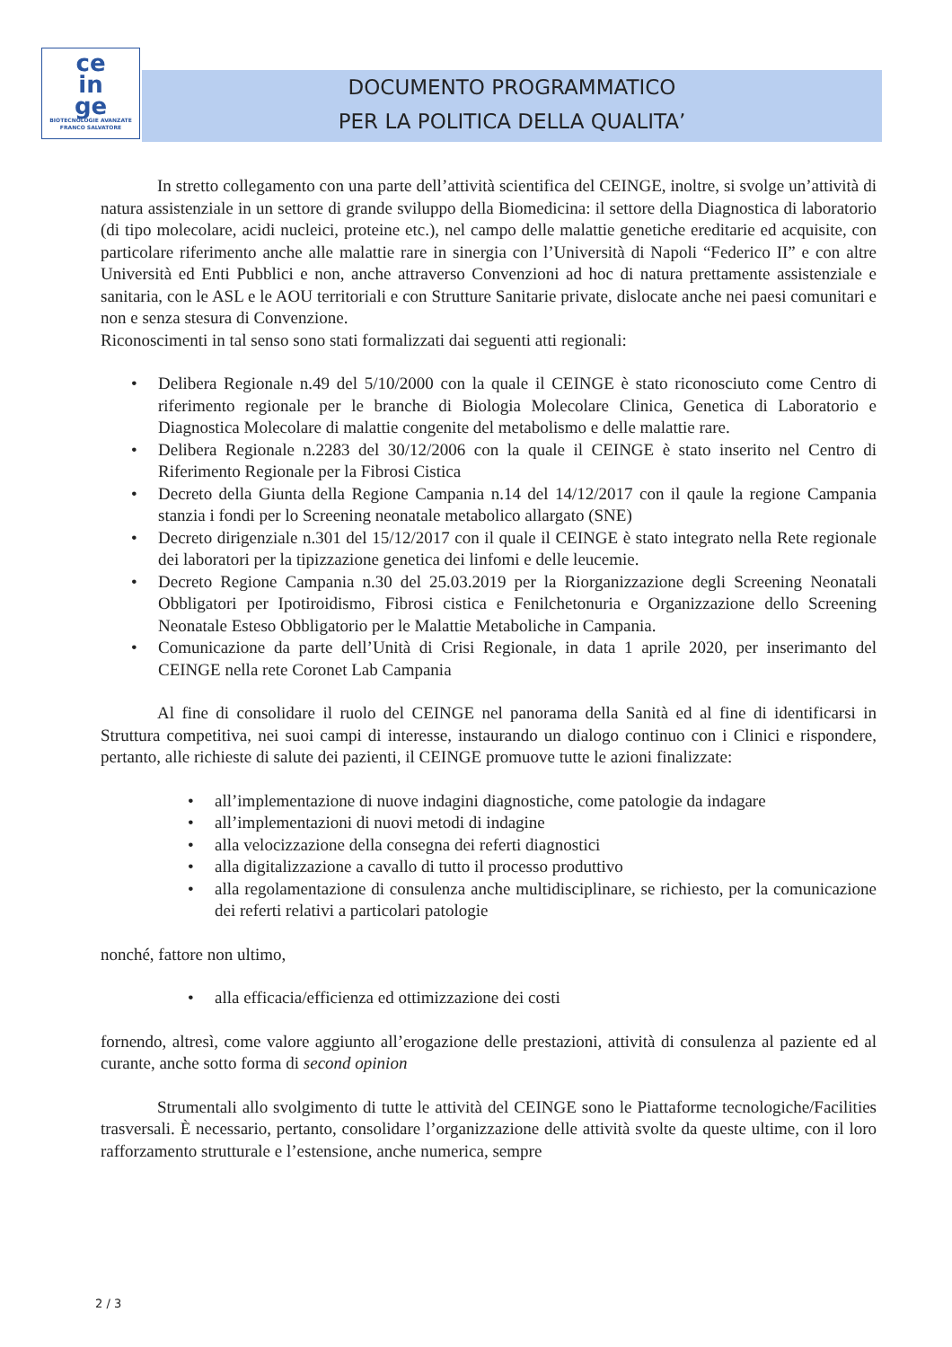ce
in
ge
BIOTECNOLOGIE AVANZATE
FRANCO SALVATORE
DOCUMENTO PROGRAMMATICO
PER LA POLITICA DELLA QUALITA’
In stretto collegamento con una parte dell’attività scientifica del CEINGE, inoltre, si svolge un’attività di natura assistenziale in un settore di grande sviluppo della Biomedicina: il settore della Diagnostica di laboratorio (di tipo molecolare, acidi nucleici, proteine etc.), nel campo delle malattie genetiche ereditarie ed acquisite, con particolare riferimento anche alle malattie rare in sinergia con l’Università di Napoli “Federico II” e con altre Università ed Enti Pubblici e non, anche attraverso Convenzioni ad hoc di natura prettamente assistenziale e sanitaria, con le ASL e le AOU territoriali e con Strutture Sanitarie private, dislocate anche nei paesi comunitari e non e senza stesura di Convenzione.
Riconoscimenti in tal senso sono stati formalizzati dai seguenti atti regionali:
Delibera Regionale n.49 del 5/10/2000 con la quale il CEINGE è stato riconosciuto come Centro di riferimento regionale per le branche di Biologia Molecolare Clinica, Genetica di Laboratorio e Diagnostica Molecolare di malattie congenite del metabolismo e delle malattie rare.
Delibera Regionale n.2283 del 30/12/2006 con la quale il CEINGE è stato inserito nel Centro di Riferimento Regionale per la Fibrosi Cistica
Decreto della Giunta della Regione Campania n.14 del 14/12/2017 con il qaule la regione Campania stanzia i fondi per lo Screening neonatale metabolico allargato (SNE)
Decreto dirigenziale n.301 del 15/12/2017 con il quale il CEINGE è stato integrato nella Rete regionale dei laboratori per la tipizzazione genetica dei linfomi e delle leucemie.
Decreto Regione Campania n.30 del 25.03.2019 per la Riorganizzazione degli Screening Neonatali Obbligatori per Ipotiroidismo, Fibrosi cistica e Fenilchetonuria e Organizzazione dello Screening Neonatale Esteso Obbligatorio per le Malattie Metaboliche in Campania.
Comunicazione da parte dell’Unità di Crisi Regionale, in data 1 aprile 2020, per inserimanto del CEINGE nella rete Coronet Lab Campania
Al fine di consolidare il ruolo del CEINGE nel panorama della Sanità ed al fine di identificarsi in Struttura competitiva, nei suoi campi di interesse, instaurando un dialogo continuo con i Clinici e rispondere, pertanto, alle richieste di salute dei pazienti, il CEINGE promuove tutte le azioni finalizzate:
all’implementazione di nuove indagini diagnostiche, come patologie da indagare
all’implementazioni di nuovi metodi di indagine
alla velocizzazione della consegna dei referti diagnostici
alla digitalizzazione a cavallo di tutto il processo produttivo
alla regolamentazione di consulenza anche multidisciplinare, se richiesto, per la comunicazione dei referti relativi a particolari patologie
nonché, fattore non ultimo,
alla efficacia/efficienza ed ottimizzazione dei costi
fornendo, altresì, come valore aggiunto all’erogazione delle prestazioni, attività di consulenza al paziente ed al curante, anche sotto forma di second opinion
Strumentali allo svolgimento di tutte le attività del CEINGE sono le Piattaforme tecnologiche/Facilities trasversali. È necessario, pertanto, consolidare l’organizzazione delle attività svolte da queste ultime, con il loro rafforzamento strutturale e l’estensione, anche numerica, sempre
2 / 3